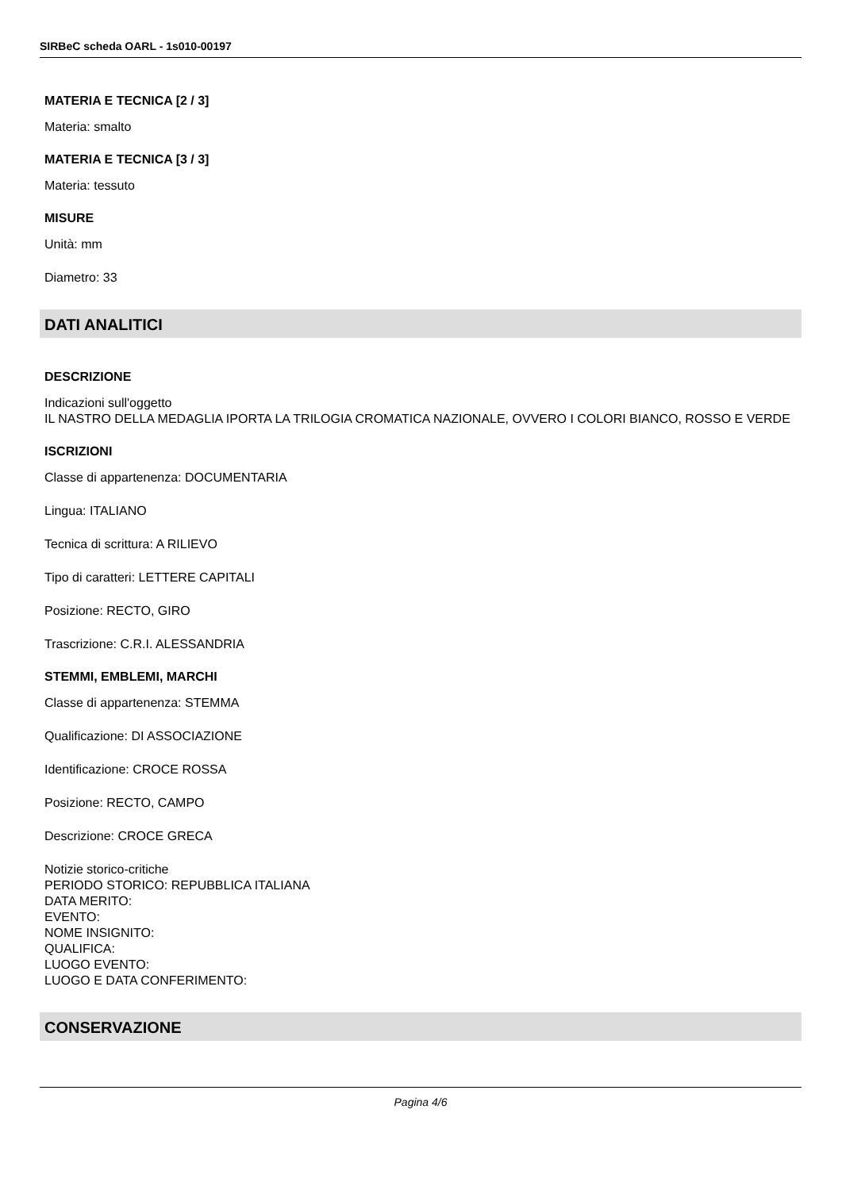SIRBeC scheda OARL - 1s010-00197
MATERIA E TECNICA [2 / 3]
Materia: smalto
MATERIA E TECNICA [3 / 3]
Materia: tessuto
MISURE
Unità: mm
Diametro: 33
DATI ANALITICI
DESCRIZIONE
Indicazioni sull'oggetto
IL NASTRO DELLA MEDAGLIA IPORTA LA TRILOGIA CROMATICA NAZIONALE, OVVERO I COLORI BIANCO, ROSSO E VERDE
ISCRIZIONI
Classe di appartenenza: DOCUMENTARIA
Lingua: ITALIANO
Tecnica di scrittura: A RILIEVO
Tipo di caratteri: LETTERE CAPITALI
Posizione: RECTO, GIRO
Trascrizione: C.R.I. ALESSANDRIA
STEMMI, EMBLEMI, MARCHI
Classe di appartenenza: STEMMA
Qualificazione: DI ASSOCIAZIONE
Identificazione: CROCE ROSSA
Posizione: RECTO, CAMPO
Descrizione: CROCE GRECA
Notizie storico-critiche
PERIODO STORICO: REPUBBLICA ITALIANA
DATA MERITO:
EVENTO:
NOME INSIGNITO:
QUALIFICA:
LUOGO EVENTO:
LUOGO E DATA CONFERIMENTO:
CONSERVAZIONE
Pagina 4/6